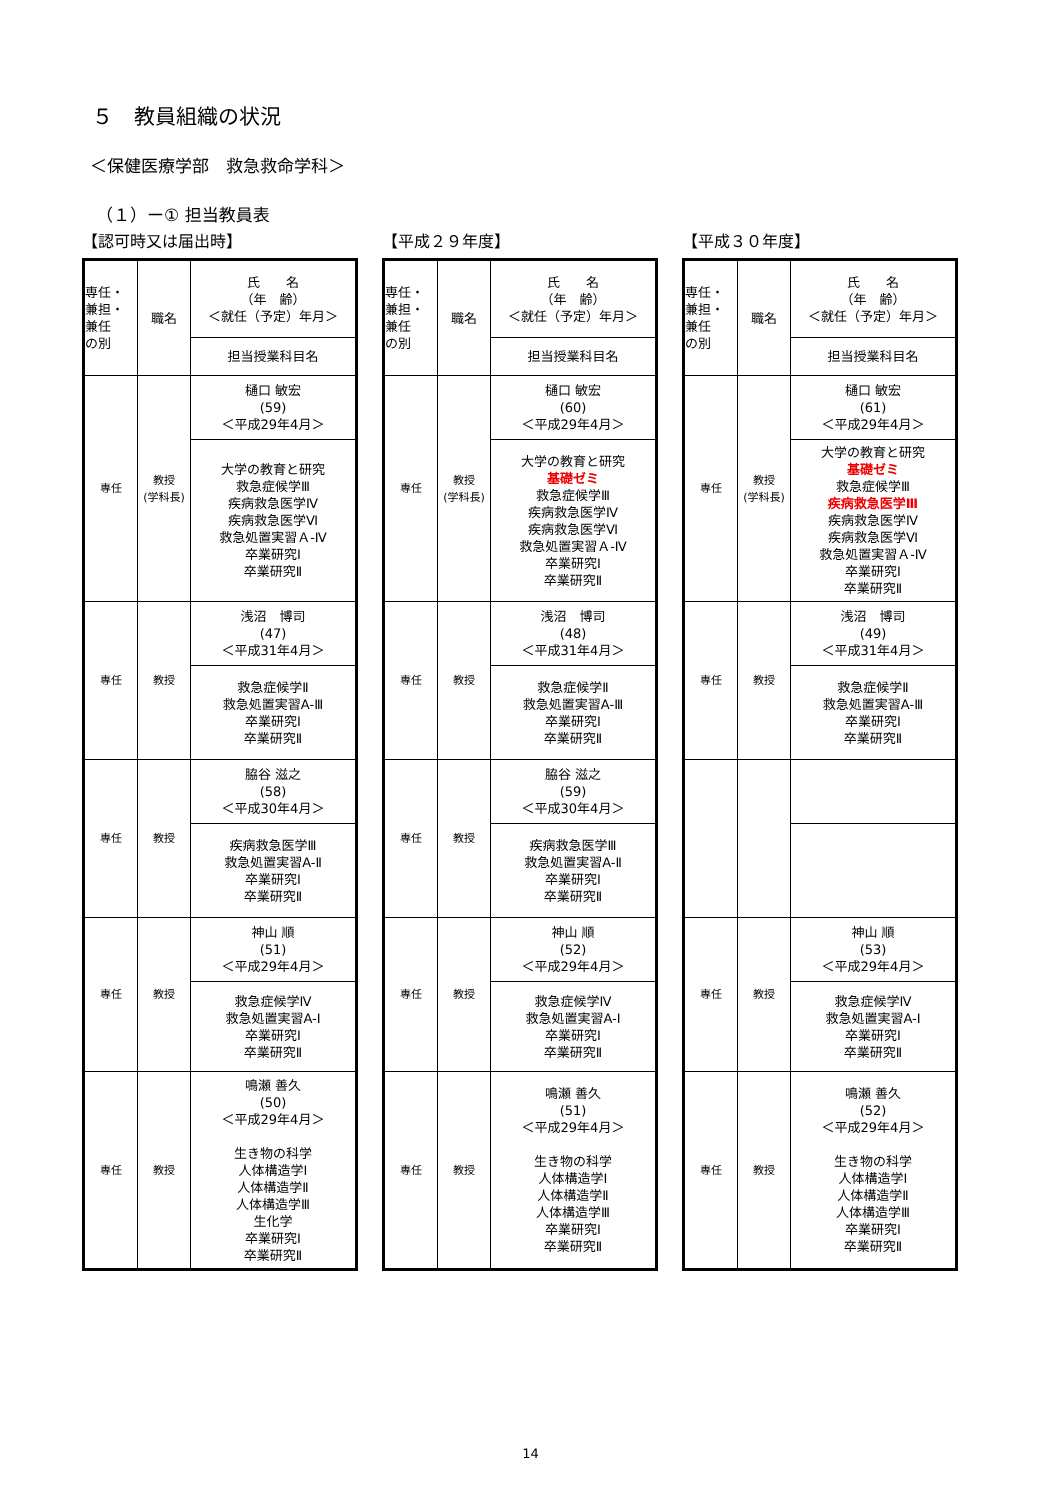５　教員組織の状況
＜保健医療学部　救急救命学科＞
（１）ー① 担当教員表
【認可時又は届出時】
| 専任・ 兼担・ 兼任 の別 | 職名 | 氏 名 （年 齢） ＜就任（予定）年月＞ |
| | | 担当授業科目名 |
| 専任 | 教授 (学科長) | 樋口 敏宏 (59) ＜平成29年4月＞ |
| | | 大学の教育と研究 救急症候学Ⅲ 疾病救急医学Ⅳ 疾病救急医学Ⅵ 救急処置実習Ａ-Ⅳ 卒業研究Ⅰ 卒業研究Ⅱ |
| 専任 | 教授 | 浅沼 博司 (47) ＜平成31年4月＞ |
| | | 救急症候学Ⅱ 救急処置実習A-Ⅲ 卒業研究Ⅰ 卒業研究Ⅱ |
| 専任 | 教授 | 脇谷 滋之 (58) ＜平成30年4月＞ |
| | | 疾病救急医学Ⅲ 救急処置実習A-Ⅱ 卒業研究Ⅰ 卒業研究Ⅱ |
| 専任 | 教授 | 神山 順 (51) ＜平成29年4月＞ |
| | | 救急症候学Ⅳ 救急処置実習A-Ⅰ 卒業研究Ⅰ 卒業研究Ⅱ |
| 専任 | 教授 | 鳴瀬 善久 (50) ＜平成29年4月＞ 生き物の科学 人体構造学Ⅰ 人体構造学Ⅱ 人体構造学Ⅲ 生化学 卒業研究Ⅰ 卒業研究Ⅱ |
【平成２９年度】
| 専任・ 兼担・ 兼任 の別 | 職名 | 氏 名 （年 齢） ＜就任（予定）年月＞ |
| | | 担当授業科目名 |
| 専任 | 教授 (学科長) | 樋口 敏宏 (60) ＜平成29年4月＞ |
| | | 大学の教育と研究 基礎ゼミ 救急症候学Ⅲ 疾病救急医学Ⅳ 疾病救急医学Ⅵ 救急処置実習Ａ-Ⅳ 卒業研究Ⅰ 卒業研究Ⅱ |
| 専任 | 教授 | 浅沼 博司 (48) ＜平成31年4月＞ |
| | | 救急症候学Ⅱ 救急処置実習A-Ⅲ 卒業研究Ⅰ 卒業研究Ⅱ |
| 専任 | 教授 | 脇谷 滋之 (59) ＜平成30年4月＞ |
| | | 疾病救急医学Ⅲ 救急処置実習A-Ⅱ 卒業研究Ⅰ 卒業研究Ⅱ |
| 専任 | 教授 | 神山 順 (52) ＜平成29年4月＞ |
| | | 救急症候学Ⅳ 救急処置実習A-Ⅰ 卒業研究Ⅰ 卒業研究Ⅱ |
| 専任 | 教授 | 鳴瀬 善久 (51) ＜平成29年4月＞ 生き物の科学 人体構造学Ⅰ 人体構造学Ⅱ 人体構造学Ⅲ 卒業研究Ⅰ 卒業研究Ⅱ |
【平成３０年度】
| 専任・ 兼担・ 兼任 の別 | 職名 | 氏 名 （年 齢） ＜就任（予定）年月＞ |
| | | 担当授業科目名 |
| 専任 | 教授 (学科長) | 樋口 敏宏 (61) ＜平成29年4月＞ |
| | | 大学の教育と研究 基礎ゼミ 救急症候学Ⅲ 疾病救急医学Ⅲ 疾病救急医学Ⅳ 疾病救急医学Ⅵ 救急処置実習Ａ-Ⅳ 卒業研究Ⅰ 卒業研究Ⅱ |
| 専任 | 教授 | 浅沼 博司 (49) ＜平成31年4月＞ |
| | | 救急症候学Ⅱ 救急処置実習A-Ⅲ 卒業研究Ⅰ 卒業研究Ⅱ |
| 専任 | 教授 | 神山 順 (53) ＜平成29年4月＞ |
| | | 救急症候学Ⅳ 救急処置実習A-Ⅰ 卒業研究Ⅰ 卒業研究Ⅱ |
| 専任 | 教授 | 鳴瀬 善久 (52) ＜平成29年4月＞ 生き物の科学 人体構造学Ⅰ 人体構造学Ⅱ 人体構造学Ⅲ 卒業研究Ⅰ 卒業研究Ⅱ |
14